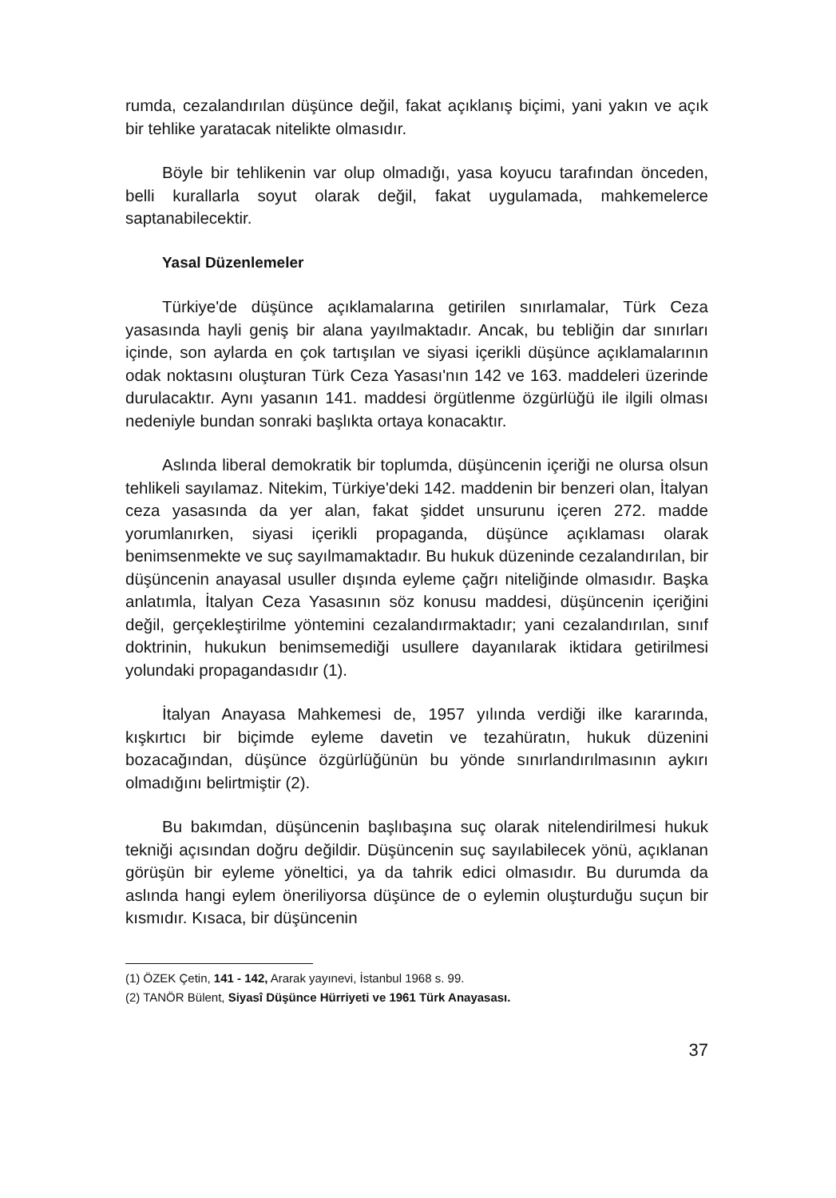rumda, cezalandırılan düşünce değil, fakat açıklanış biçimi, yani yakın ve açık bir tehlike yaratacak nitelikte olmasıdır.
Böyle bir tehlikenin var olup olmadığı, yasa koyucu tarafından önceden, belli kurallarla soyut olarak değil, fakat uygulamada, mahkemelerce saptanabilecektir.
Yasal Düzenlemeler
Türkiye'de düşünce açıklamalarına getirilen sınırlamalar, Türk Ceza yasasında hayli geniş bir alana yayılmaktadır. Ancak, bu tebliğin dar sınırları içinde, son aylarda en çok tartışılan ve siyasi içerikli düşünce açıklamalarının odak noktasını oluşturan Türk Ceza Yasası'nın 142 ve 163. maddeleri üzerinde durulacaktır. Aynı yasanın 141. maddesi örgütlenme özgürlüğü ile ilgili olması nedeniyle bundan sonraki başlıkta ortaya konacaktır.
Aslında liberal demokratik bir toplumda, düşüncenin içeriği ne olursa olsun tehlikeli sayılamaz. Nitekim, Türkiye'deki 142. maddenin bir benzeri olan, İtalyan ceza yasasında da yer alan, fakat şiddet unsurunu içeren 272. madde yorumlanırken, siyasi içerikli propaganda, düşünce açıklaması olarak benimsenmekte ve suç sayılmamaktadır. Bu hukuk düzeninde cezalandırılan, bir düşüncenin anayasal usuller dışında eyleme çağrı niteliğinde olmasıdır. Başka anlatımla, İtalyan Ceza Yasasının söz konusu maddesi, düşüncenin içeriğini değil, gerçekleştirilme yöntemini cezalandırmaktadır; yani cezalandırılan, sınıf doktrinin, hukukun benimsemediği usullere dayanılarak iktidara getirilmesi yolundaki propagandasıdır (1).
İtalyan Anayasa Mahkemesi de, 1957 yılında verdiği ilke kararında, kışkırtıcı bir biçimde eyleme davetin ve tezahüratın, hukuk düzenini bozacağından, düşünce özgürlüğünün bu yönde sınırlandırılmasının aykırı olmadığını belirtmiştir (2).
Bu bakımdan, düşüncenin başlıbaşına suç olarak nitelendirilmesi hukuk tekniği açısından doğru değildir. Düşüncenin suç sayılabilecek yönü, açıklanan görüşün bir eyleme yöneltici, ya da tahrik edici olmasıdır. Bu durumda da aslında hangi eylem öneriliyorsa düşünce de o eylemin oluşturduğu suçun bir kısmıdır. Kısaca, bir düşüncenin
(1) ÖZEK Çetin, 141 - 142, Ararak yayınevi, İstanbul 1968 s. 99.
(2) TANÖR Bülent, Siyasî Düşünce Hürriyeti ve 1961 Türk Anayasası.
37